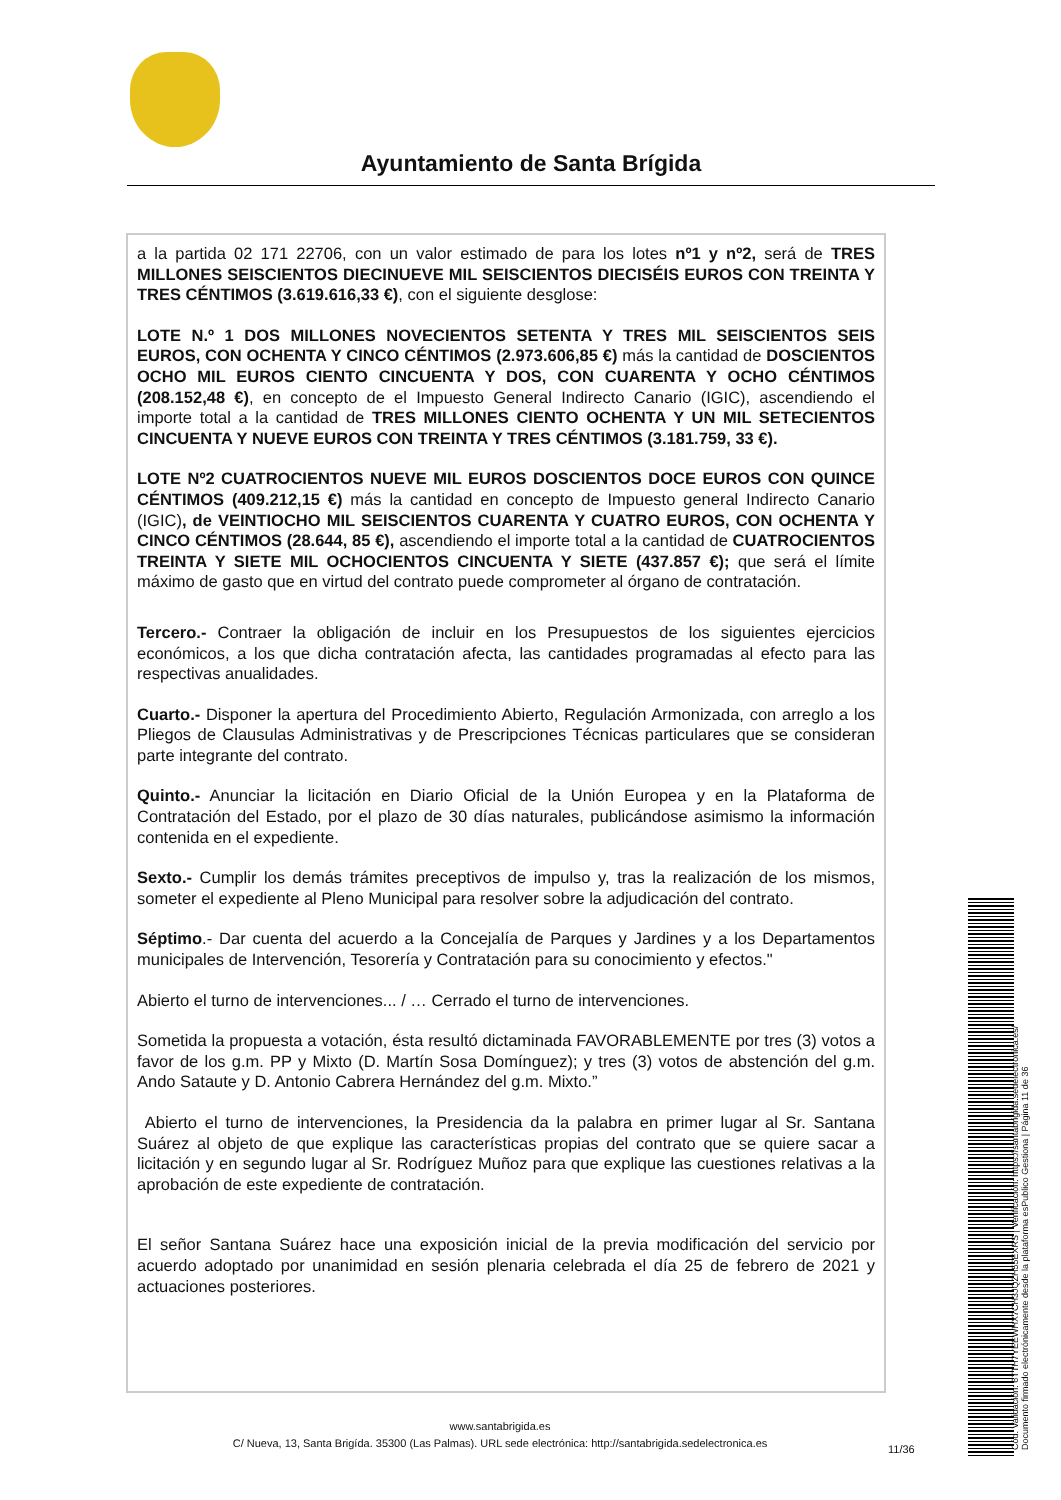Ayuntamiento de Santa Brígida
a la partida 02 171 22706, con un valor estimado de para los lotes nº1 y nº2, será de TRES MILLONES SEISCIENTOS DIECINUEVE MIL SEISCIENTOS DIECISÉIS EUROS CON TREINTA Y TRES CÉNTIMOS (3.619.616,33 €), con el siguiente desglose:
LOTE N.º 1 DOS MILLONES NOVECIENTOS SETENTA Y TRES MIL SEISCIENTOS SEIS EUROS, CON OCHENTA Y CINCO CÉNTIMOS (2.973.606,85 €) más la cantidad de DOSCIENTOS OCHO MIL EUROS CIENTO CINCUENTA Y DOS, CON CUARENTA Y OCHO CÉNTIMOS (208.152,48 €), en concepto de el Impuesto General Indirecto Canario (IGIC), ascendiendo el importe total a la cantidad de TRES MILLONES CIENTO OCHENTA Y UN MIL SETECIENTOS CINCUENTA Y NUEVE EUROS CON TREINTA Y TRES CÉNTIMOS (3.181.759, 33 €).
LOTE Nº2 CUATROCIENTOS NUEVE MIL EUROS DOSCIENTOS DOCE EUROS CON QUINCE CÉNTIMOS (409.212,15 €) más la cantidad en concepto de Impuesto general Indirecto Canario (IGIC), de VEINTIOCHO MIL SEISCIENTOS CUARENTA Y CUATRO EUROS, CON OCHENTA Y CINCO CÉNTIMOS (28.644, 85 €), ascendiendo el importe total a la cantidad de CUATROCIENTOS TREINTA Y SIETE MIL OCHOCIENTOS CINCUENTA Y SIETE (437.857 €); que será el límite máximo de gasto que en virtud del contrato puede comprometer al órgano de contratación.
Tercero.- Contraer la obligación de incluir en los Presupuestos de los siguientes ejercicios económicos, a los que dicha contratación afecta, las cantidades programadas al efecto para las respectivas anualidades.
Cuarto.- Disponer la apertura del Procedimiento Abierto, Regulación Armonizada, con arreglo a los Pliegos de Clausulas Administrativas y de Prescripciones Técnicas particulares que se consideran parte integrante del contrato.
Quinto.- Anunciar la licitación en Diario Oficial de la Unión Europea y en la Plataforma de Contratación del Estado, por el plazo de 30 días naturales, publicándose asimismo la información contenida en el expediente.
Sexto.- Cumplir los demás trámites preceptivos de impulso y, tras la realización de los mismos, someter el expediente al Pleno Municipal para resolver sobre la adjudicación del contrato.
Séptimo.- Dar cuenta del acuerdo a la Concejalía de Parques y Jardines y a los Departamentos municipales de Intervención, Tesorería y Contratación para su conocimiento y efectos."
Abierto el turno de intervenciones... / … Cerrado el turno de intervenciones.
Sometida la propuesta a votación, ésta resultó dictaminada FAVORABLEMENTE por tres (3) votos a favor de los g.m. PP y Mixto (D. Martín Sosa Domínguez); y tres (3) votos de abstención del g.m. Ando Sataute y D. Antonio Cabrera Hernández del g.m. Mixto.”
Abierto el turno de intervenciones, la Presidencia da la palabra en primer lugar al Sr. Santana Suárez al objeto de que explique las características propias del contrato que se quiere sacar a licitación y en segundo lugar al Sr. Rodríguez Muñoz para que explique las cuestiones relativas a la aprobación de este expediente de contratación.
El señor Santana Suárez hace una exposición inicial de la previa modificación del servicio por acuerdo adoptado por unanimidad en sesión plenaria celebrada el día 25 de febrero de 2021 y actuaciones posteriores.
www.santabrigida.es
C/ Nueva, 13, Santa Brigída. 35300 (Las Palmas). URL sede electrónica: http://santabrigida.sedelectronica.es
11/36
Cód. Validación: 6TTH7YEEWHX7CH3JQZH55EXRS | Verificación: https://santabrigida.sedelectronica.es/
Documento firmado electrónicamente desde la plataforma esPublico Gestiona | Página 11 de 36